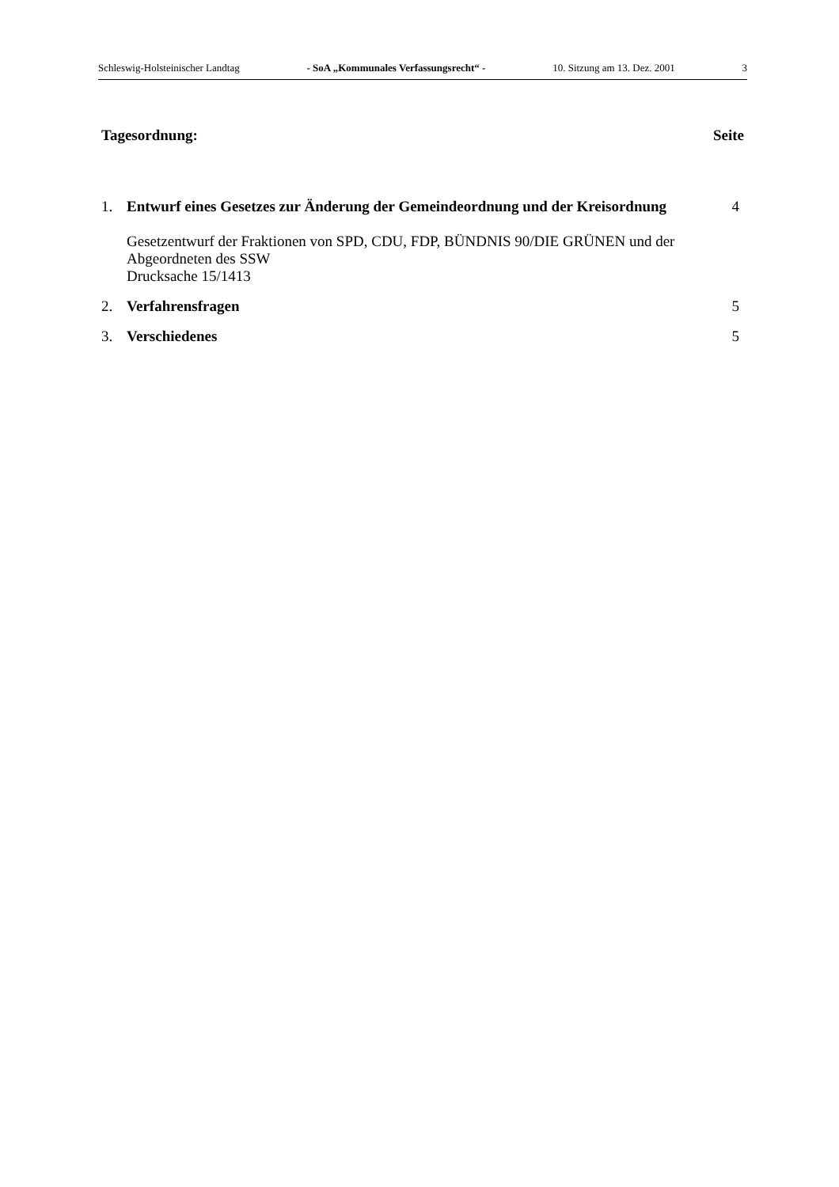Schleswig-Holsteinischer Landtag - SoA „Kommunales Verfassungsrecht“ - 10. Sitzung am 13. Dez. 2001 3
Tagesordnung: Seite
1. Entwurf eines Gesetzes zur Änderung der Gemeindeordnung und der Kreisordnung
Gesetzentwurf der Fraktionen von SPD, CDU, FDP, BÜNDNIS 90/DIE GRÜNEN und der Abgeordneten des SSW
Drucksache 15/1413
4
2. Verfahrensfragen 5
3. Verschiedenes 5